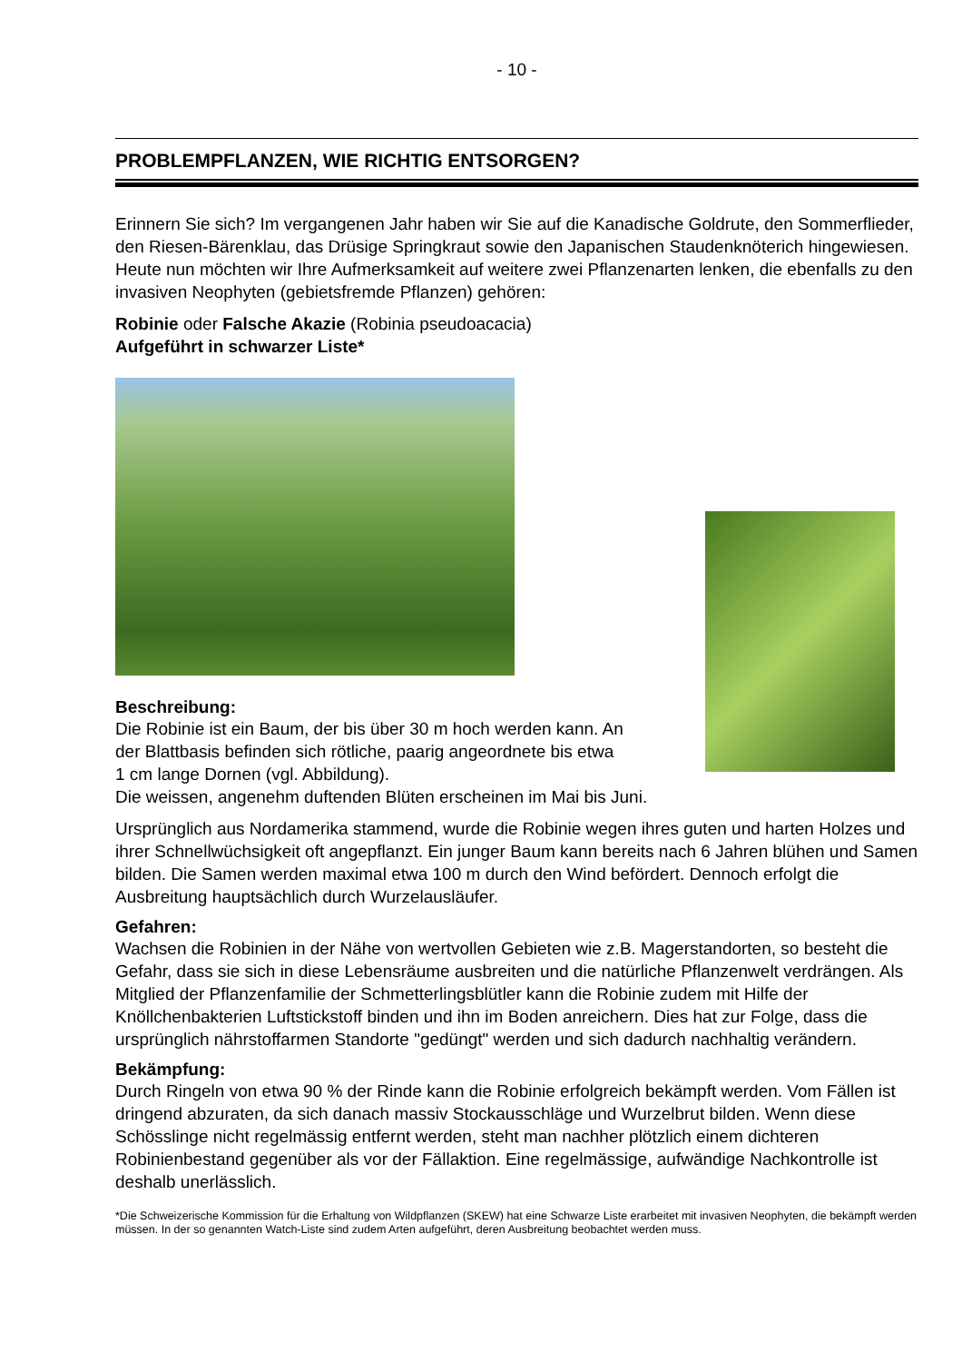- 10 -
PROBLEMPFLANZEN, WIE RICHTIG ENTSORGEN?
Erinnern Sie sich? Im vergangenen Jahr haben wir Sie auf die Kanadische Goldrute, den Sommerflieder, den Riesen-Bärenklau, das Drüsige Springkraut sowie den Japanischen Staudenknöterich hingewiesen. Heute nun möchten wir Ihre Aufmerksamkeit auf weitere zwei Pflanzenarten lenken, die ebenfalls zu den invasiven Neophyten (gebietsfremde Pflanzen) gehören:
Robinie oder Falsche Akazie (Robinia pseudoacacia)
Aufgeführt in schwarzer Liste*
Beschreibung:
Die Robinie ist ein Baum, der bis über 30 m hoch werden kann. An
der Blattbasis befinden sich rötliche, paarig angeordnete bis etwa
1 cm lange Dornen (vgl. Abbildung).
Die weissen, angenehm duftenden Blüten erscheinen im Mai bis Juni.
Ursprünglich aus Nordamerika stammend, wurde die Robinie wegen ihres guten und harten Holzes und ihrer Schnellwüchsigkeit oft angepflanzt. Ein junger Baum kann bereits nach 6 Jahren blühen und Samen bilden. Die Samen werden maximal etwa 100 m durch den Wind befördert. Dennoch erfolgt die Ausbreitung hauptsächlich durch Wurzelausläufer.
Gefahren:
Wachsen die Robinien in der Nähe von wertvollen Gebieten wie z.B. Magerstandorten, so besteht die Gefahr, dass sie sich in diese Lebensräume ausbreiten und die natürliche Pflanzenwelt verdrängen. Als Mitglied der Pflanzenfamilie der Schmetterlingsblütler kann die Robinie zudem mit Hilfe der Knöllchenbakterien Luftstickstoff binden und ihn im Boden anreichern. Dies hat zur Folge, dass die ursprünglich nährstoffarmen Standorte "gedüngt" werden und sich dadurch nachhaltig verändern.
Bekämpfung:
Durch Ringeln von etwa 90 % der Rinde kann die Robinie erfolgreich bekämpft werden. Vom Fällen ist dringend abzuraten, da sich danach massiv Stockausschläge und Wurzelbrut bilden. Wenn diese Schösslinge nicht regelmässig entfernt werden, steht man nachher plötzlich einem dichteren Robinienbestand gegenüber als vor der Fällaktion. Eine regelmässige, aufwändige Nachkontrolle ist deshalb unerlässlich.
*Die Schweizerische Kommission für die Erhaltung von Wildpflanzen (SKEW) hat eine Schwarze Liste erarbeitet mit invasiven Neophyten, die bekämpft werden müssen. In der so genannten Watch-Liste sind zudem Arten aufgeführt, deren Ausbreitung beobachtet werden muss.